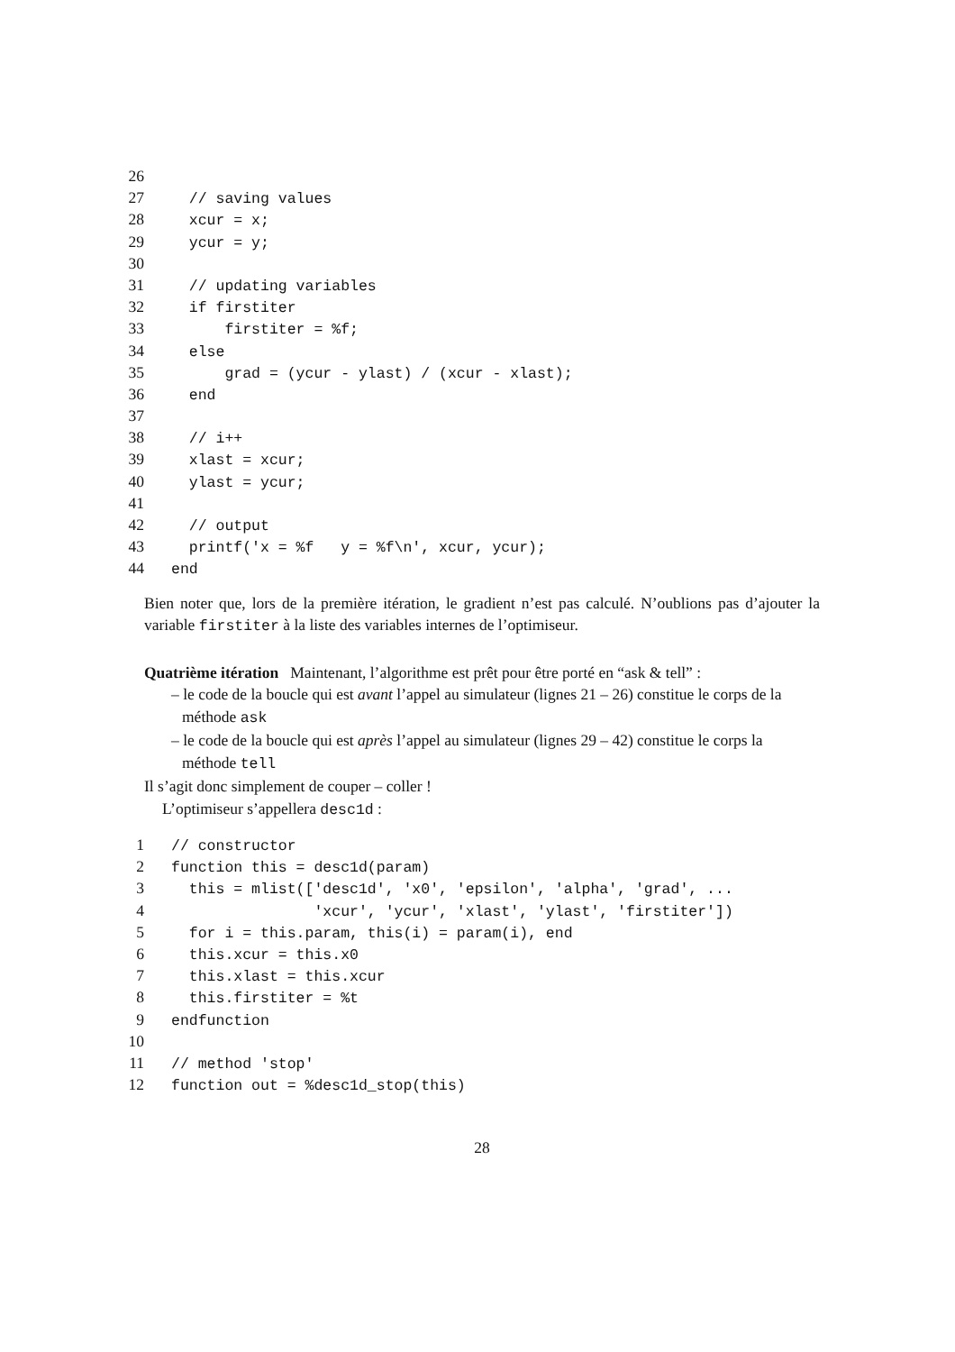26
27 // saving values
28 xcur = x;
29 ycur = y;
30
31 // updating variables
32 if firstiter
33 firstiter = %f;
34 else
35 grad = (ycur - ylast) / (xcur - xlast);
36 end
37
38 // i++
39 xlast = xcur;
40 ylast = ycur;
41
42 // output
43 printf('x = %f y = %f\n', xcur, ycur);
44 end
Bien noter que, lors de la première itération, le gradient n’est pas calculé. N’oublions pas d’ajouter la variable firstiter à la liste des variables internes de l’optimiseur.
Quatrième itération Maintenant, l’algorithme est prêt pour être porté en “ask & tell” :
– le code de la boucle qui est avant l’appel au simulateur (lignes 21 – 26) constitue le corps de la méthode ask
– le code de la boucle qui est après l’appel au simulateur (lignes 29 – 42) constitue le corps la méthode tell
Il s’agit donc simplement de couper – coller !
L’optimiseur s’appellera desc1d :
1 // constructor
2 function this = desc1d(param)
3 this = mlist(['desc1d', 'x0', 'epsilon', 'alpha', 'grad', ...
4 'xcur', 'ycur', 'xlast', 'ylast', 'firstiter'])
5 for i = this.param, this(i) = param(i), end
6 this.xcur = this.x0
7 this.xlast = this.xcur
8 this.firstiter = %t
9 endfunction
10
11 // method 'stop'
12 function out = %desc1d_stop(this)
28